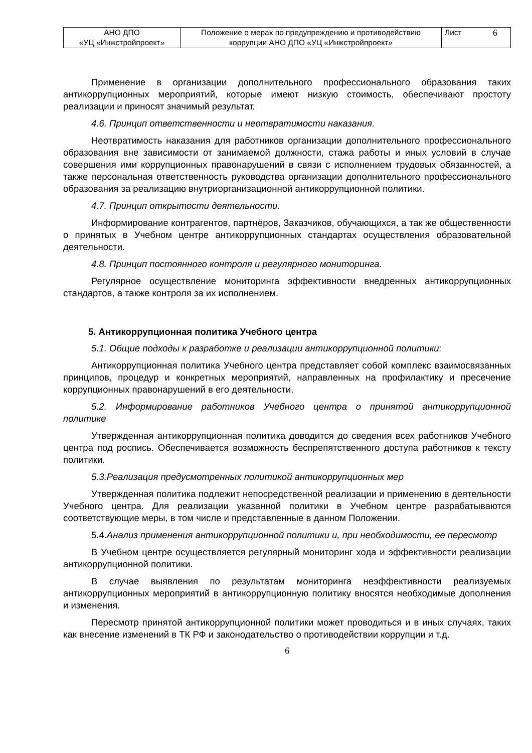| АНО ДПО «УЦ «Инжстройпроект» | Положение о мерах по предупреждению и противодействию коррупции АНО ДПО «УЦ «Инжстройпроект» | Лист 6 |
Применение в организации дополнительного профессионального образования таких антикоррупционных мероприятий, которые имеют низкую стоимость, обеспечивают простоту реализации и приносят значимый результат.
4.6. Принцип ответственности и неотвратимости наказания.
Неотвратимость наказания для работников организации дополнительного профессионального образования вне зависимости от занимаемой должности, стажа работы и иных условий в случае совершения ими коррупционных правонарушений в связи с исполнением трудовых обязанностей, а также персональная ответственность руководства организации дополнительного профессионального образования за реализацию внутриорганизационной антикоррупционной политики.
4.7. Принцип открытости деятельности.
Информирование контрагентов, партнёров, Заказчиков, обучающихся, а так же общественности о принятых в Учебном центре антикоррупционных стандартах осуществления образовательной деятельности.
4.8. Принцип постоянного контроля и регулярного мониторинга.
Регулярное осуществление мониторинга эффективности внедренных антикоррупционных стандартов, а также контроля за их исполнением.
5. Антикоррупционная политика Учебного центра
5.1. Общие подходы к разработке и реализации антикоррупционной политики:
Антикоррупционная политика Учебного центра представляет собой комплекс взаимосвязанных принципов, процедур и конкретных мероприятий, направленных на профилактику и пресечение коррупционных правонарушений в его деятельности.
5.2. Информирование работников Учебного центра о принятой антикоррупционной политике
Утвержденная антикоррупционная политика доводится до сведения всех работников Учебного центра под роспись. Обеспечивается возможность беспрепятственного доступа работников к тексту политики.
5.3.Реализация предусмотренных политикой антикоррупционных мер
Утвержденная политика подлежит непосредственной реализации и применению в деятельности Учебного центра. Для реализации указанной политики в Учебном центре разрабатываются соответствующие меры, в том числе и представленные в данном Положении.
5.4.Анализ применения антикоррупционной политики и, при необходимости, ее пересмотр
В Учебном центре осуществляется регулярный мониторинг хода и эффективности реализации антикоррупционной политики.
В случае выявления по результатам мониторинга неэффективности реализуемых антикоррупционных мероприятий в антикоррупционную политику вносятся необходимые дополнения и изменения.
Пересмотр принятой антикоррупционной политики может проводиться и в иных случаях, таких как внесение изменений в ТК РФ и законодательство о противодействии коррупции и т.д.
6